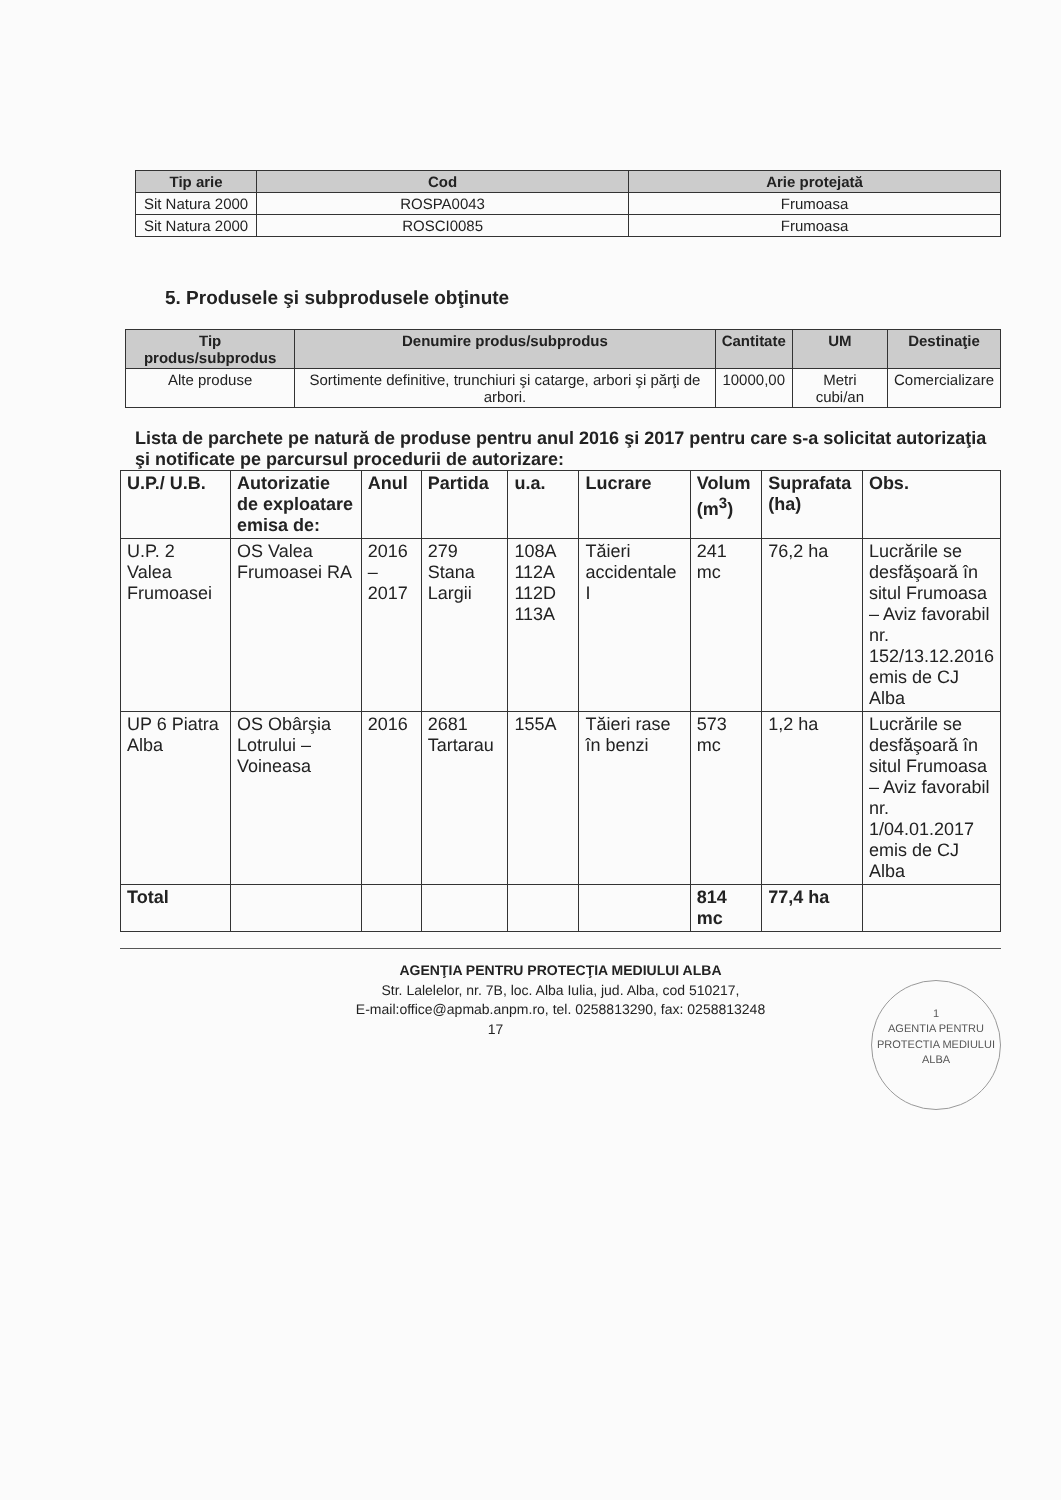| Tip arie | Cod | Arie protejată |
| --- | --- | --- |
| Sit Natura 2000 | ROSPA0043 | Frumoasa |
| Sit Natura 2000 | ROSCI0085 | Frumoasa |
5. Produsele şi subprodusele obţinute
| Tip produs/subprodus | Denumire produs/subprodus | Cantitate | UM | Destinaţie |
| --- | --- | --- | --- | --- |
| Alte produse | Sortimente definitive, trunchiuri şi catarge, arbori şi părţi de arbori. | 10000,00 | Metri cubi/an | Comercializare |
Lista de parchete pe natură de produse pentru anul 2016 şi 2017 pentru care s-a solicitat autorizaţia şi notificate pe parcursul procedurii de autorizare:
| U.P./ U.B. | Autorizatie de exploatare emisa de: | Anul | Partida | u.a. | Lucrare | Volum (m<sup>3</sup>) | Suprafata (ha) | Obs. |
| --- | --- | --- | --- | --- | --- | --- | --- | --- |
| U.P. 2 Valea Frumoasei | OS Valea Frumoasei RA | 2016 – 2017 | 279 Stana Largii | 108A 112A 112D 113A | Tăieri accidentale I | 241 mc | 76,2 ha | Lucrările se desfăşoară în situl Frumoasa – Aviz favorabil nr. 152/13.12.2016 emis de CJ Alba |
| UP 6 Piatra Alba | OS Obârşia Lotrului – Voineasa | 2016 | 2681 Tartarau | 155A | Tăieri rase în benzi | 573 mc | 1,2 ha | Lucrările se desfăşoară în situl Frumoasa – Aviz favorabil nr. 1/04.01.2017 emis de CJ Alba |
| Total | | | | | | 814 mc | 77,4 ha | |
AGENŢIA PENTRU PROTECŢIA MEDIULUI ALBA
Str. Lalelelor, nr. 7B, loc. Alba Iulia, jud. Alba, cod 510217,
E-mail:office@apmab.anpm.ro, tel. 0258813290, fax: 0258813248
17
1
AGENTIA PENTRU PROTECTIA MEDIULUI ALBA